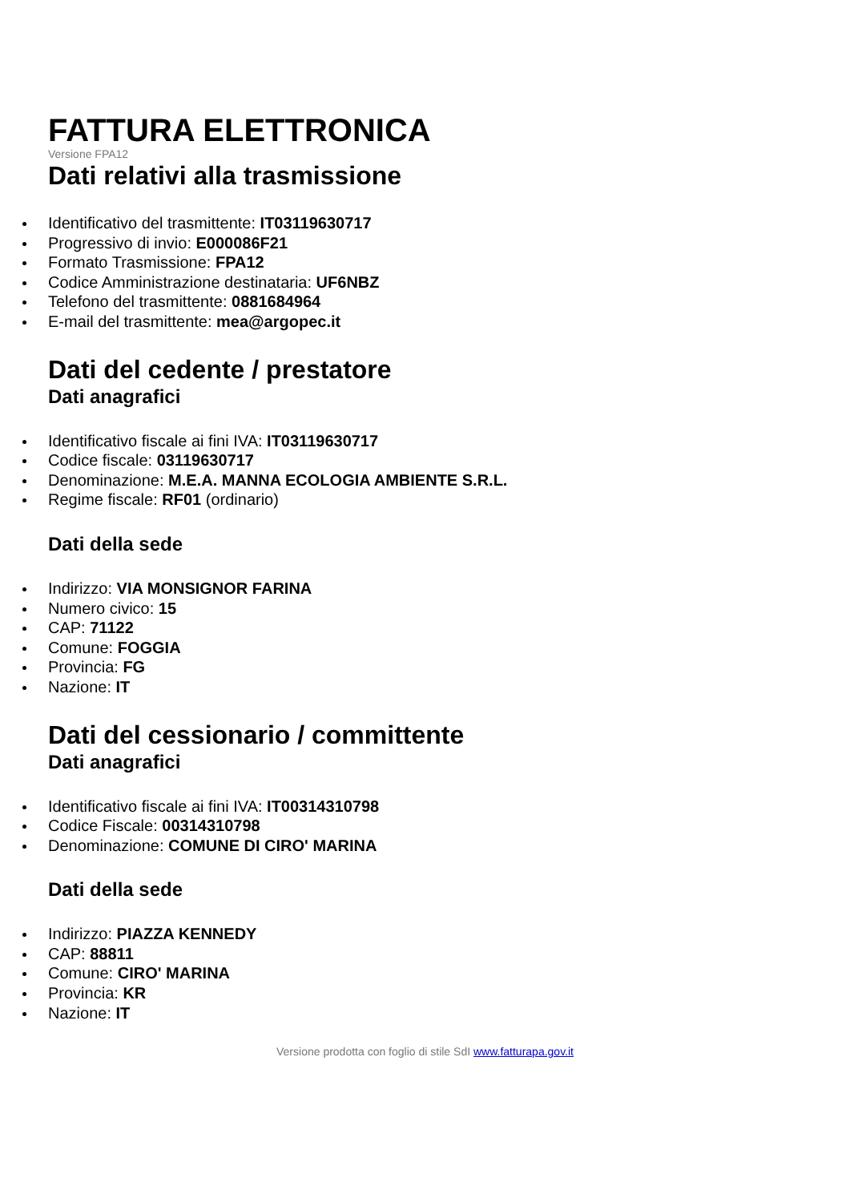FATTURA ELETTRONICA
Versione FPA12
Dati relativi alla trasmissione
Identificativo del trasmittente: IT03119630717
Progressivo di invio: E000086F21
Formato Trasmissione: FPA12
Codice Amministrazione destinataria: UF6NBZ
Telefono del trasmittente: 0881684964
E-mail del trasmittente: mea@argopec.it
Dati del cedente / prestatore
Dati anagrafici
Identificativo fiscale ai fini IVA: IT03119630717
Codice fiscale: 03119630717
Denominazione: M.E.A. MANNA ECOLOGIA AMBIENTE S.R.L.
Regime fiscale: RF01 (ordinario)
Dati della sede
Indirizzo: VIA MONSIGNOR FARINA
Numero civico: 15
CAP: 71122
Comune: FOGGIA
Provincia: FG
Nazione: IT
Dati del cessionario / committente
Dati anagrafici
Identificativo fiscale ai fini IVA: IT00314310798
Codice Fiscale: 00314310798
Denominazione: COMUNE DI CIRO' MARINA
Dati della sede
Indirizzo: PIAZZA KENNEDY
CAP: 88811
Comune: CIRO' MARINA
Provincia: KR
Nazione: IT
Versione prodotta con foglio di stile SdI www.fatturapa.gov.it